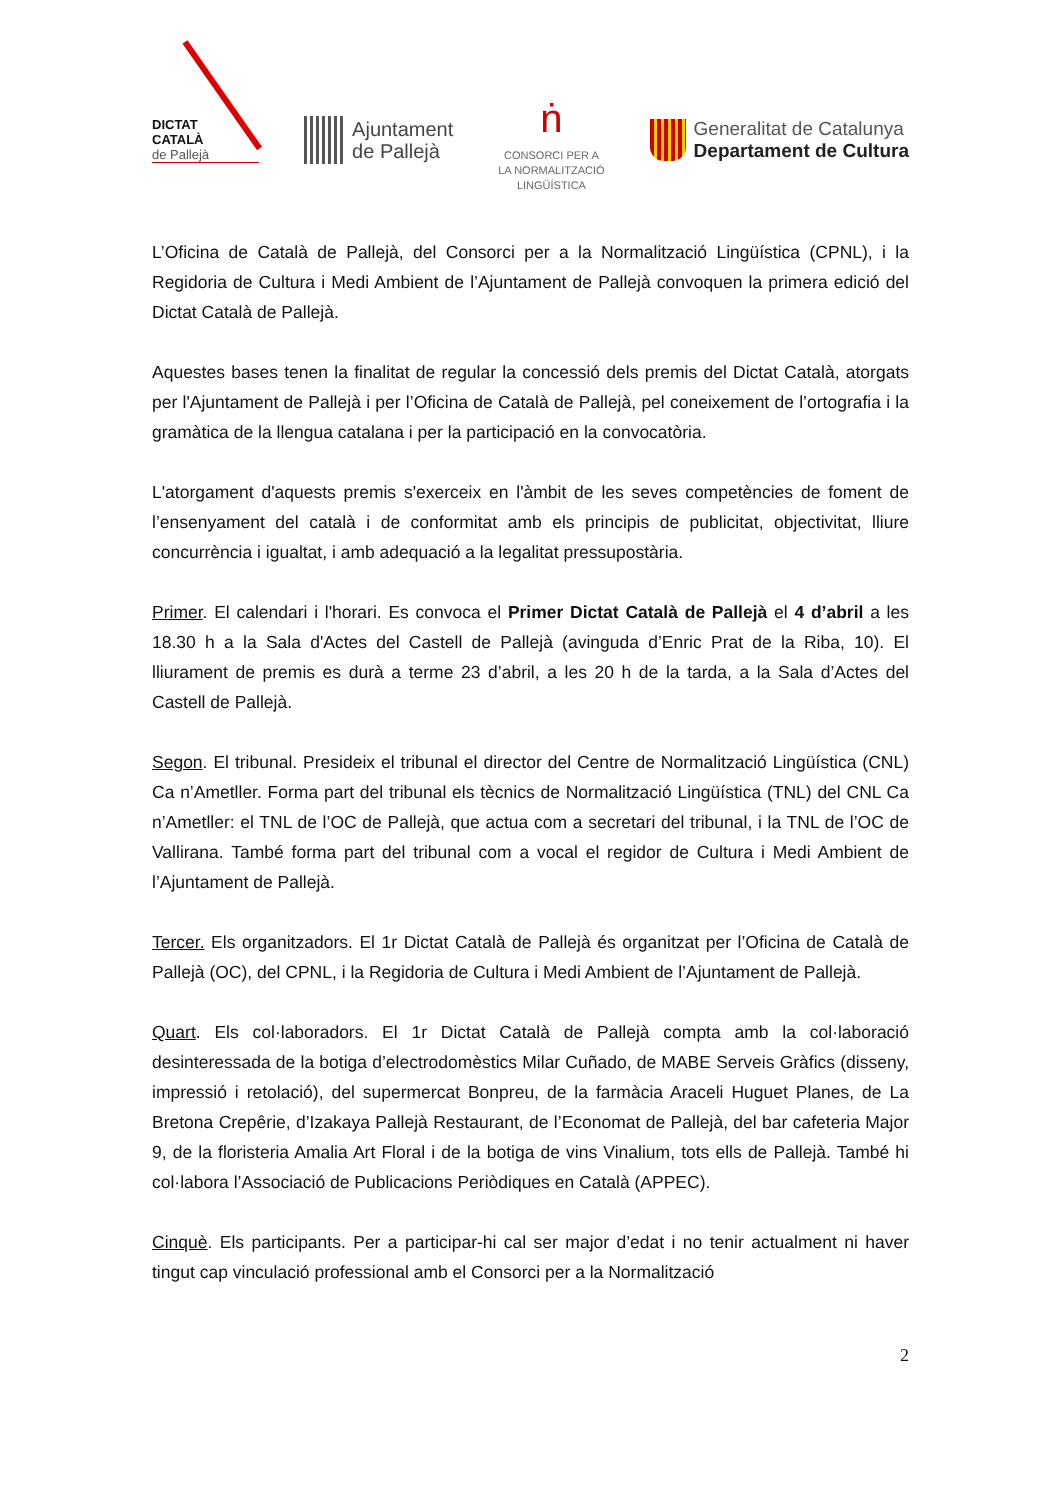DICTAT
CATALÀ
de Pallejà
Ajuntament
de Pallejà
ṅ
CONSORCI PER A
LA NORMALITZACIÓ
LINGÜÍSTICA
Generalitat de Catalunya
Departament de Cultura
L’Oficina de Català de Pallejà, del Consorci per a la Normalització Lingüística (CPNL), i la Regidoria de Cultura i Medi Ambient de l’Ajuntament de Pallejà convoquen la primera edició del Dictat Català de Pallejà.
Aquestes bases tenen la finalitat de regular la concessió dels premis del Dictat Català, atorgats per l'Ajuntament de Pallejà i per l’Oficina de Català de Pallejà, pel coneixement de l’ortografia i la gramàtica de la llengua catalana i per la participació en la convocatòria.
L'atorgament d'aquests premis s'exerceix en l'àmbit de les seves competències de foment de l’ensenyament del català i de conformitat amb els principis de publicitat, objectivitat, lliure concurrència i igualtat, i amb adequació a la legalitat pressupostària.
Primer. El calendari i l'horari. Es convoca el Primer Dictat Català de Pallejà el 4 d’abril a les 18.30 h a la Sala d'Actes del Castell de Pallejà (avinguda d’Enric Prat de la Riba, 10). El lliurament de premis es durà a terme 23 d’abril, a les 20 h de la tarda, a la Sala d’Actes del Castell de Pallejà.
Segon. El tribunal. Presideix el tribunal el director del Centre de Normalització Lingüística (CNL) Ca n’Ametller. Forma part del tribunal els tècnics de Normalització Lingüística (TNL) del CNL Ca n’Ametller: el TNL de l’OC de Pallejà, que actua com a secretari del tribunal, i la TNL de l’OC de Vallirana. També forma part del tribunal com a vocal el regidor de Cultura i Medi Ambient de l’Ajuntament de Pallejà.
Tercer. Els organitzadors. El 1r Dictat Català de Pallejà és organitzat per l’Oficina de Català de Pallejà (OC), del CPNL, i la Regidoria de Cultura i Medi Ambient de l’Ajuntament de Pallejà.
Quart. Els col·laboradors. El 1r Dictat Català de Pallejà compta amb la col·laboració desinteressada de la botiga d’electrodomèstics Milar Cuñado, de MABE Serveis Gràfics (disseny, impressió i retolació), del supermercat Bonpreu, de la farmàcia Araceli Huguet Planes, de La Bretona Crepêrie, d’Izakaya Pallejà Restaurant, de l’Economat de Pallejà, del bar cafeteria Major 9, de la floristeria Amalia Art Floral i de la botiga de vins Vinalium, tots ells de Pallejà. També hi col·labora l’Associació de Publicacions Periòdiques en Català (APPEC).
Cinquè. Els participants. Per a participar-hi cal ser major d’edat i no tenir actualment ni haver tingut cap vinculació professional amb el Consorci per a la Normalització
2